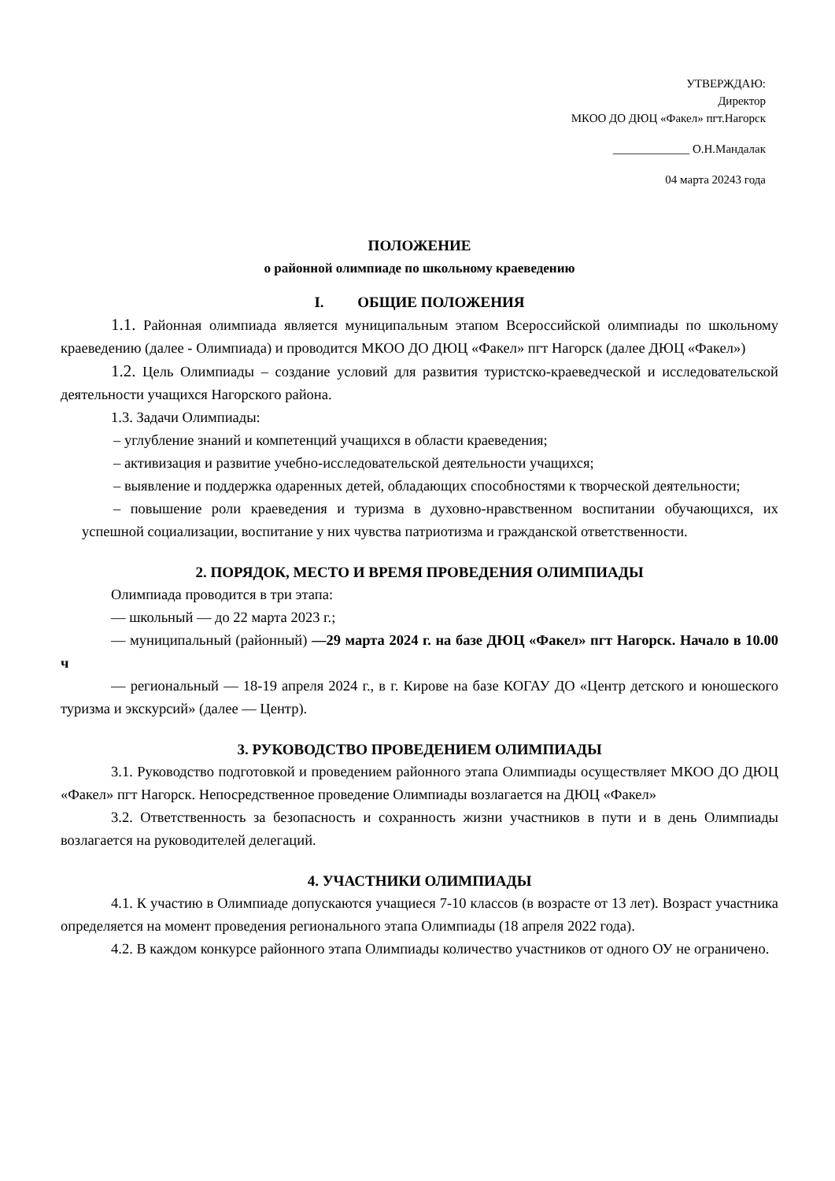УТВЕРЖДАЮ:
Директор
МКОО ДО ДЮЦ «Факел» пгт.Нагорск
_____________ О.Н.Мандалак
04 марта 20243 года
ПОЛОЖЕНИЕ
о районной олимпиаде по школьному краеведению
I. ОБЩИЕ ПОЛОЖЕНИЯ
1.1. Районная олимпиада является муниципальным этапом Всероссийской олимпиады по школьному краеведению (далее - Олимпиада) и проводится МКОО ДО ДЮЦ «Факел» пгт Нагорск (далее ДЮЦ «Факел»)
1.2. Цель Олимпиады – создание условий для развития туристско-краеведческой и исследовательской деятельности учащихся Нагорского района.
1.3. Задачи Олимпиады:
– углубление знаний и компетенций учащихся в области краеведения;
– активизация и развитие учебно-исследовательской деятельности учащихся;
– выявление и поддержка одаренных детей, обладающих способностями к творческой деятельности;
– повышение роли краеведения и туризма в духовно-нравственном воспитании обучающихся, их успешной социализации, воспитание у них чувства патриотизма и гражданской ответственности.
2. ПОРЯДОК, МЕСТО И ВРЕМЯ ПРОВЕДЕНИЯ ОЛИМПИАДЫ
Олимпиада проводится в три этапа:
— школьный — до 22 марта 2023 г.;
— муниципальный (районный) —29 марта 2024 г. на базе ДЮЦ «Факел» пгт Нагорск. Начало в 10.00 ч
— региональный — 18-19 апреля 2024 г., в г. Кирове на базе КОГАУ ДО «Центр детского и юношеского туризма и экскурсий» (далее — Центр).
3. РУКОВОДСТВО ПРОВЕДЕНИЕМ ОЛИМПИАДЫ
3.1. Руководство подготовкой и проведением районного этапа Олимпиады осуществляет МКОО ДО ДЮЦ «Факел» пгт Нагорск. Непосредственное проведение Олимпиады возлагается на ДЮЦ «Факел»
3.2. Ответственность за безопасность и сохранность жизни участников в пути и в день Олимпиады возлагается на руководителей делегаций.
4. УЧАСТНИКИ ОЛИМПИАДЫ
4.1. К участию в Олимпиаде допускаются учащиеся 7-10 классов (в возрасте от 13 лет). Возраст участника определяется на момент проведения регионального этапа Олимпиады (18 апреля 2022 года).
4.2. В каждом конкурсе районного этапа Олимпиады количество участников от одного ОУ не ограничено.